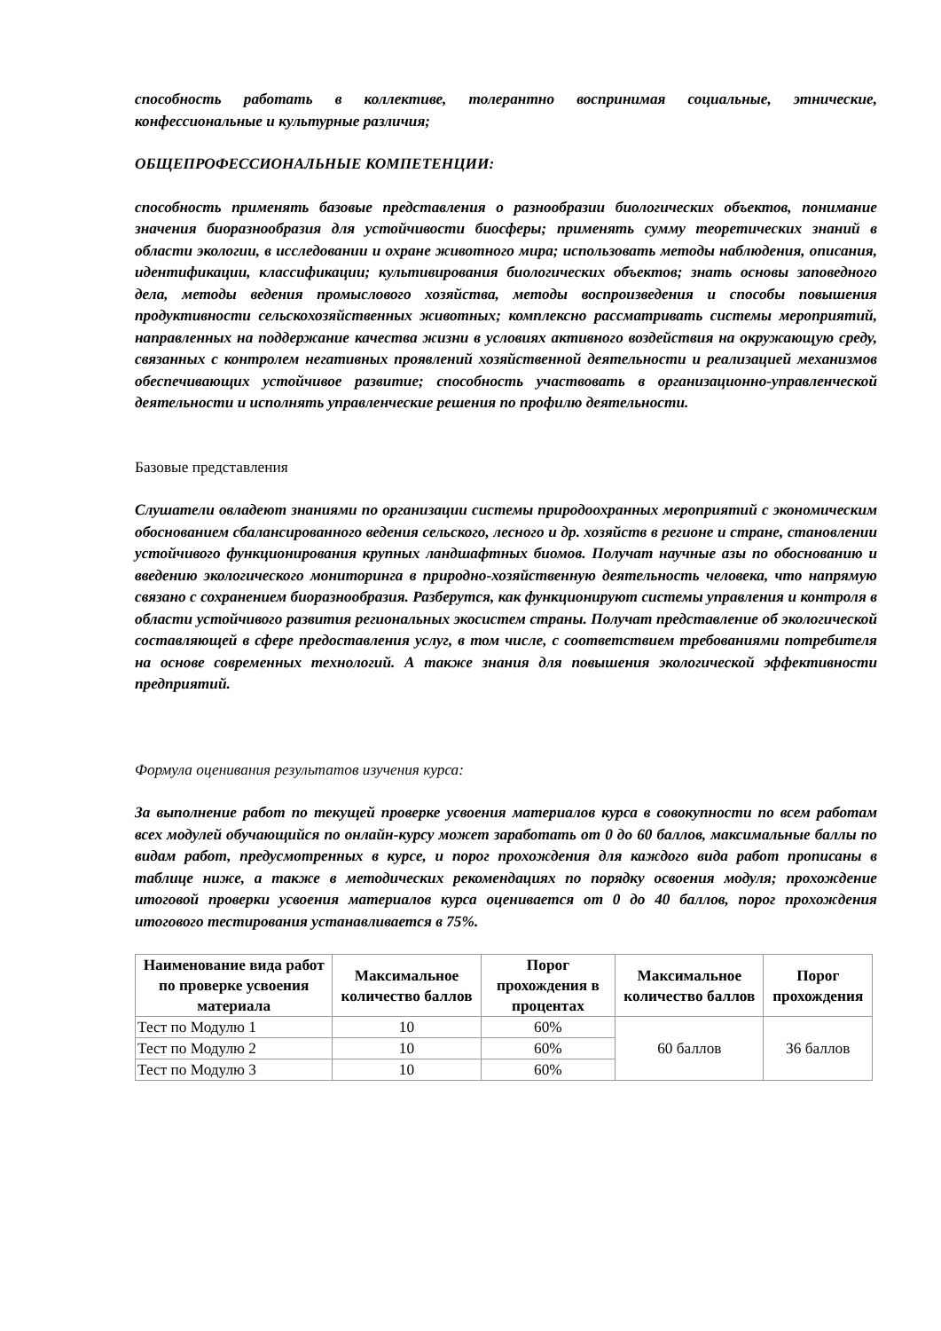способность работать в коллективе, толерантно воспринимая социальные, этнические, конфессиональные и культурные различия;
ОБЩЕПРОФЕССИОНАЛЬНЫЕ КОМПЕТЕНЦИИ:
способность применять базовые представления о разнообразии биологических объектов, понимание значения биоразнообразия для устойчивости биосферы; применять сумму теоретических знаний в области экологии, в исследовании и охране животного мира; использовать методы наблюдения, описания, идентификации, классификации; культивирования биологических объектов; знать основы заповедного дела, методы ведения промыслового хозяйства, методы воспроизведения и способы повышения продуктивности сельскохозяйственных животных; комплексно рассматривать системы мероприятий, направленных на поддержание качества жизни в условиях активного воздействия на окружающую среду, связанных с контролем негативных проявлений хозяйственной деятельности и реализацией механизмов обеспечивающих устойчивое развитие; способность участвовать в организационно-управленческой деятельности и исполнять управленческие решения по профилю деятельности.
Базовые представления
Слушатели овладеют знаниями по организации системы природоохранных мероприятий с экономическим обоснованием сбалансированного ведения сельского, лесного и др. хозяйств в регионе и стране, становлении устойчивого функционирования крупных ландшафтных биомов. Получат научные азы по обоснованию и введению экологического мониторинга в природно-хозяйственную деятельность человека, что напрямую связано с сохранением биоразнообразия. Разберутся, как функционируют системы управления и контроля в области устойчивого развития региональных экосистем страны. Получат представление об экологической составляющей в сфере предоставления услуг, в том числе, с соответствием требованиями потребителя на основе современных технологий. А также знания для повышения экологической эффективности предприятий.
Формула оценивания результатов изучения курса:
За выполнение работ по текущей проверке усвоения материалов курса в совокупности по всем работам всех модулей обучающийся по онлайн-курсу может заработать от 0 до 60 баллов, максимальные баллы по видам работ, предусмотренных в курсе, и порог прохождения для каждого вида работ прописаны в таблице ниже, а также в методических рекомендациях по порядку освоения модуля; прохождение итоговой проверки усвоения материалов курса оценивается от 0 до 40 баллов, порог прохождения итогового тестирования устанавливается в 75%.
| Наименование вида работ по проверке усвоения материала | Максимальное количество баллов | Порог прохождения в процентах | Максимальное количество баллов | Порог прохождения |
| --- | --- | --- | --- | --- |
| Тест по Модулю 1 | 10 | 60% | 60 баллов | 36 баллов |
| Тест по Модулю 2 | 10 | 60% | | |
| Тест по Модулю 3 | 10 | 60% | | |